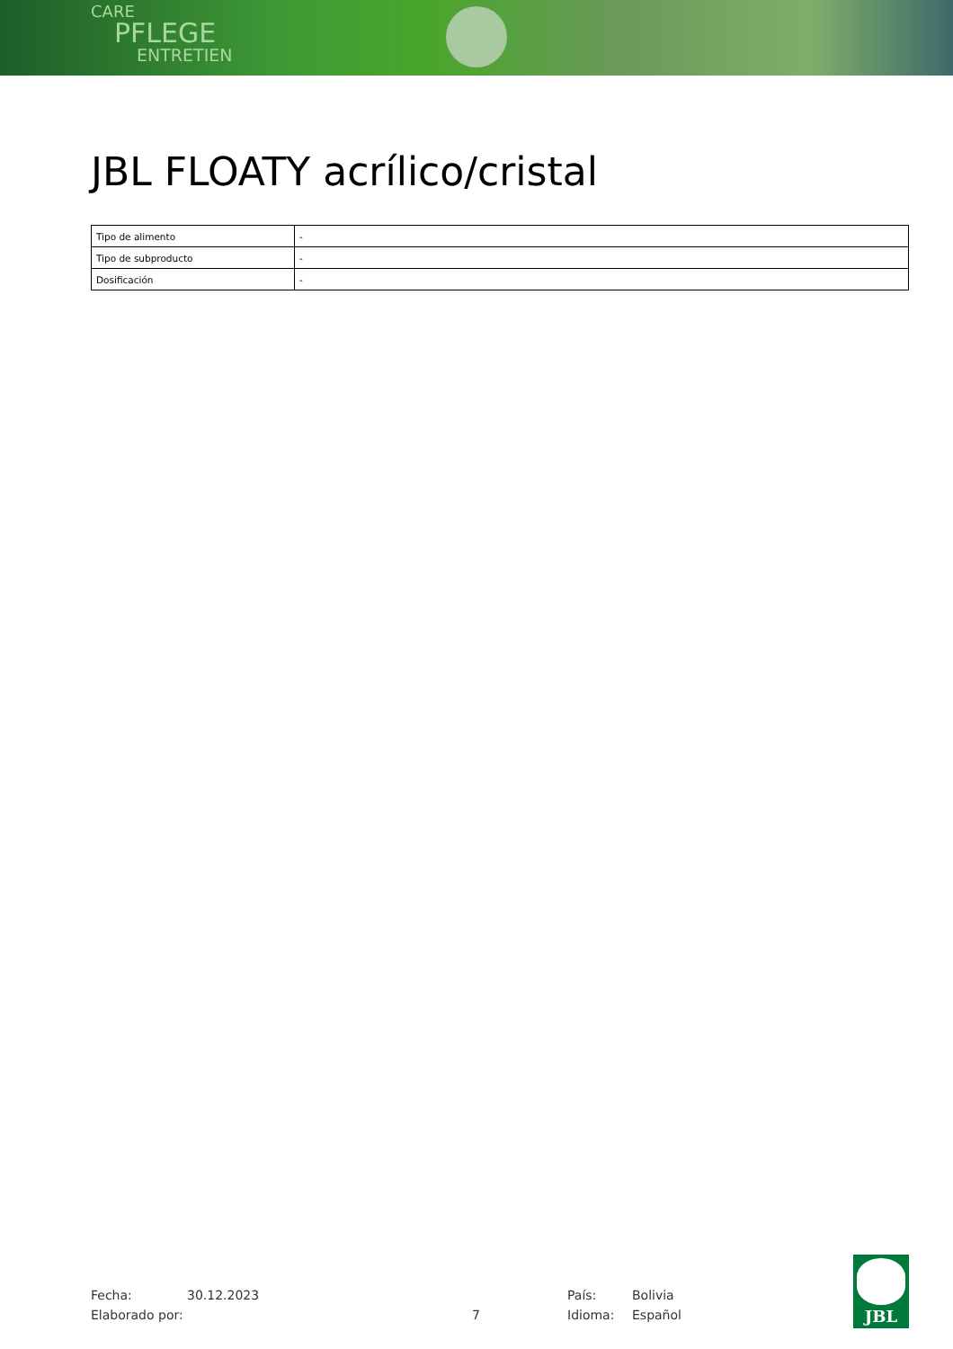CARE
PFLEGE
ENTRETIEN
JBL FLOATY acrílico/cristal
| Tipo de alimento | - |
| Tipo de subproducto | - |
| Dosificación | - |
Fecha: 30.12.2023 País: Bolivia
Elaborado por: 7 Idioma: Español
JBL